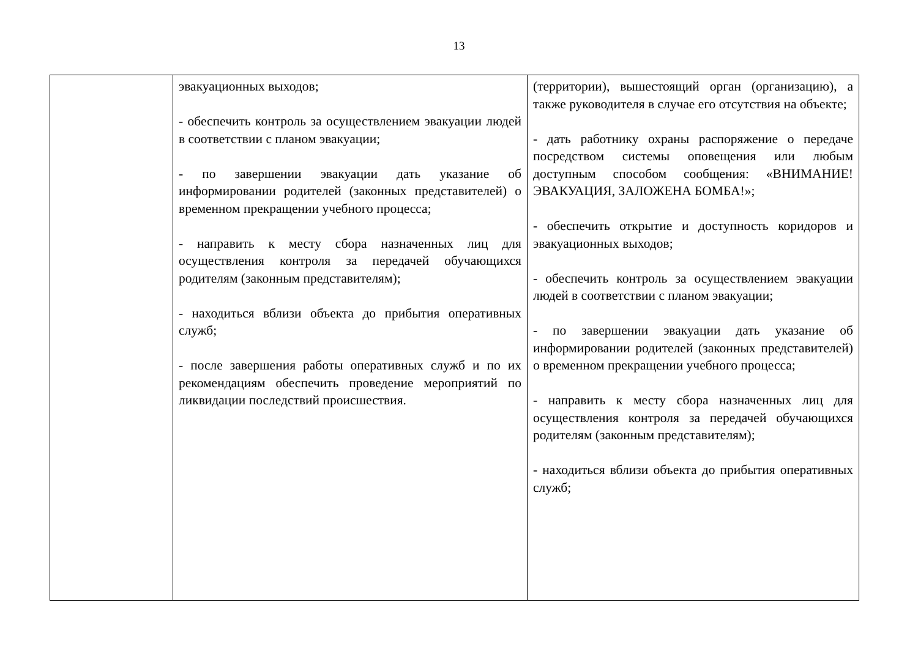13
| | эвакуационных выходов; - обеспечить контроль за осуществлением эвакуации людей в соответствии с планом эвакуации; - по завершении эвакуации дать указание об информировании родителей (законных представителей) о временном прекращении учебного процесса; - направить к месту сбора назначенных лиц для осуществления контроля за передачей обучающихся родителям (законным представителям); - находиться вблизи объекта до прибытия оперативных служб; - после завершения работы оперативных служб и по их рекомендациям обеспечить проведение мероприятий по ликвидации последствий происшествия. | (территории), вышестоящий орган (организацию), а также руководителя в случае его отсутствия на объекте; - дать работнику охраны распоряжение о передаче посредством системы оповещения или любым доступным способом сообщения: «ВНИМАНИЕ! ЭВАКУАЦИЯ, ЗАЛОЖЕНА БОМБА!»; - обеспечить открытие и доступность коридоров и эвакуационных выходов; - обеспечить контроль за осуществлением эвакуации людей в соответствии с планом эвакуации; - по завершении эвакуации дать указание об информировании родителей (законных представителей) о временном прекращении учебного процесса; - направить к месту сбора назначенных лиц для осуществления контроля за передачей обучающихся родителям (законным представителям); - находиться вблизи объекта до прибытия оперативных служб; |